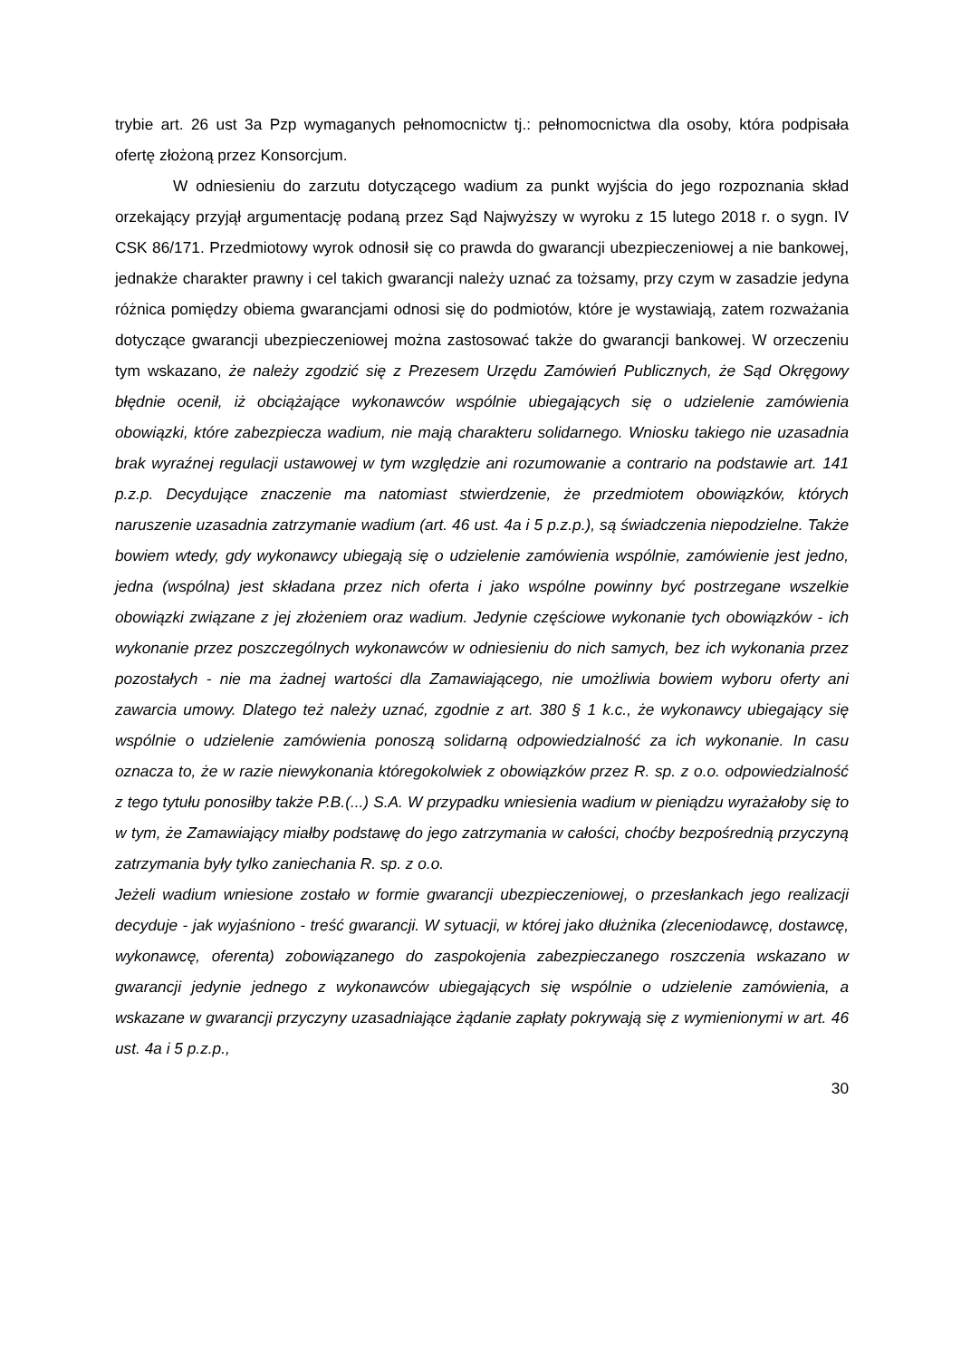trybie art. 26 ust 3a Pzp wymaganych pełnomocnictw tj.: pełnomocnictwa dla osoby, która podpisała ofertę złożoną przez Konsorcjum.
W odniesieniu do zarzutu dotyczącego wadium za punkt wyjścia do jego rozpoznania skład orzekający przyjął argumentację podaną przez Sąd Najwyższy w wyroku z 15 lutego 2018 r. o sygn. IV CSK 86/171. Przedmiotowy wyrok odnosił się co prawda do gwarancji ubezpieczeniowej a nie bankowej, jednakże charakter prawny i cel takich gwarancji należy uznać za tożsamy, przy czym w zasadzie jedyna różnica pomiędzy obiema gwarancjami odnosi się do podmiotów, które je wystawiają, zatem rozważania dotyczące gwarancji ubezpieczeniowej można zastosować także do gwarancji bankowej. W orzeczeniu tym wskazano, że należy zgodzić się z Prezesem Urzędu Zamówień Publicznych, że Sąd Okręgowy błędnie ocenił, iż obciążające wykonawców wspólnie ubiegających się o udzielenie zamówienia obowiązki, które zabezpiecza wadium, nie mają charakteru solidarnego. Wniosku takiego nie uzasadnia brak wyraźnej regulacji ustawowej w tym względzie ani rozumowanie a contrario na podstawie art. 141 p.z.p. Decydujące znaczenie ma natomiast stwierdzenie, że przedmiotem obowiązków, których naruszenie uzasadnia zatrzymanie wadium (art. 46 ust. 4a i 5 p.z.p.), są świadczenia niepodzielne. Także bowiem wtedy, gdy wykonawcy ubiegają się o udzielenie zamówienia wspólnie, zamówienie jest jedno, jedna (wspólna) jest składana przez nich oferta i jako wspólne powinny być postrzegane wszelkie obowiązki związane z jej złożeniem oraz wadium. Jedynie częściowe wykonanie tych obowiązków - ich wykonanie przez poszczególnych wykonawców w odniesieniu do nich samych, bez ich wykonania przez pozostałych - nie ma żadnej wartości dla Zamawiającego, nie umożliwia bowiem wyboru oferty ani zawarcia umowy. Dlatego też należy uznać, zgodnie z art. 380 § 1 k.c., że wykonawcy ubiegający się wspólnie o udzielenie zamówienia ponoszą solidarną odpowiedzialność za ich wykonanie. In casu oznacza to, że w razie niewykonania któregokolwiek z obowiązków przez R. sp. z o.o. odpowiedzialność z tego tytułu ponosiłby także P.B.(...) S.A. W przypadku wniesienia wadium w pieniądzu wyrażałoby się to w tym, że Zamawiający miałby podstawę do jego zatrzymania w całości, choćby bezpośrednią przyczyną zatrzymania były tylko zaniechania R. sp. z o.o.
Jeżeli wadium wniesione zostało w formie gwarancji ubezpieczeniowej, o przesłankach jego realizacji decyduje - jak wyjaśniono - treść gwarancji. W sytuacji, w której jako dłużnika (zleceniodawcę, dostawcę, wykonawcę, oferenta) zobowiązanego do zaspokojenia zabezpieczanego roszczenia wskazano w gwarancji jedynie jednego z wykonawców ubiegających się wspólnie o udzielenie zamówienia, a wskazane w gwarancji przyczyny uzasadniające żądanie zapłaty pokrywają się z wymienionymi w art. 46 ust. 4a i 5 p.z.p.,
30